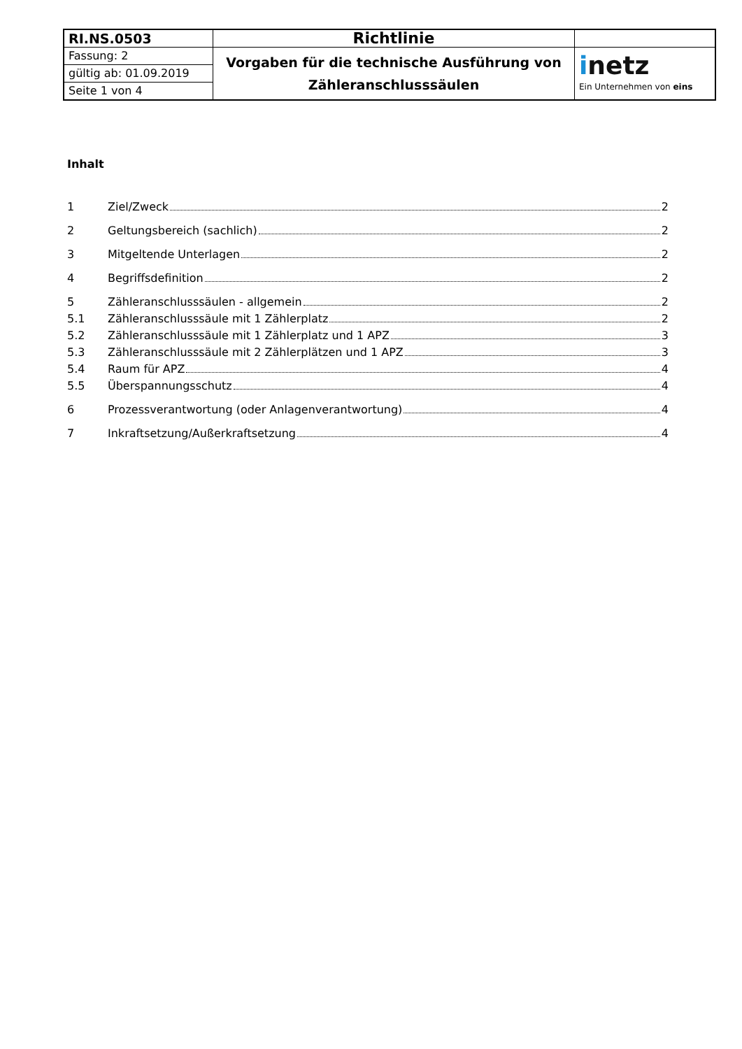| RI.NS.0503 | Richtlinie | |
| Fassung: 2 | Vorgaben für die technische Ausführung von Zähleranschlusssäulen | i netz Ein Unternehmen von eins |
| gültig ab: 01.09.2019 | | |
| Seite 1 von 4 | | |
Inhalt
1 Ziel/Zweck 2
2 Geltungsbereich (sachlich) 2
3 Mitgeltende Unterlagen 2
4 Begriffsdefinition 2
5 Zähleranschlusssäulen - allgemein 2
5.1 Zähleranschlusssäule mit 1 Zählerplatz 2
5.2 Zähleranschlusssäule mit 1 Zählerplatz und 1 APZ 3
5.3 Zähleranschlusssäule mit 2 Zählerplätzen und 1 APZ 3
5.4 Raum für APZ 4
5.5 Überspannungsschutz 4
6 Prozessverantwortung (oder Anlagenverantwortung) 4
7 Inkraftsetzung/Außerkraftsetzung 4